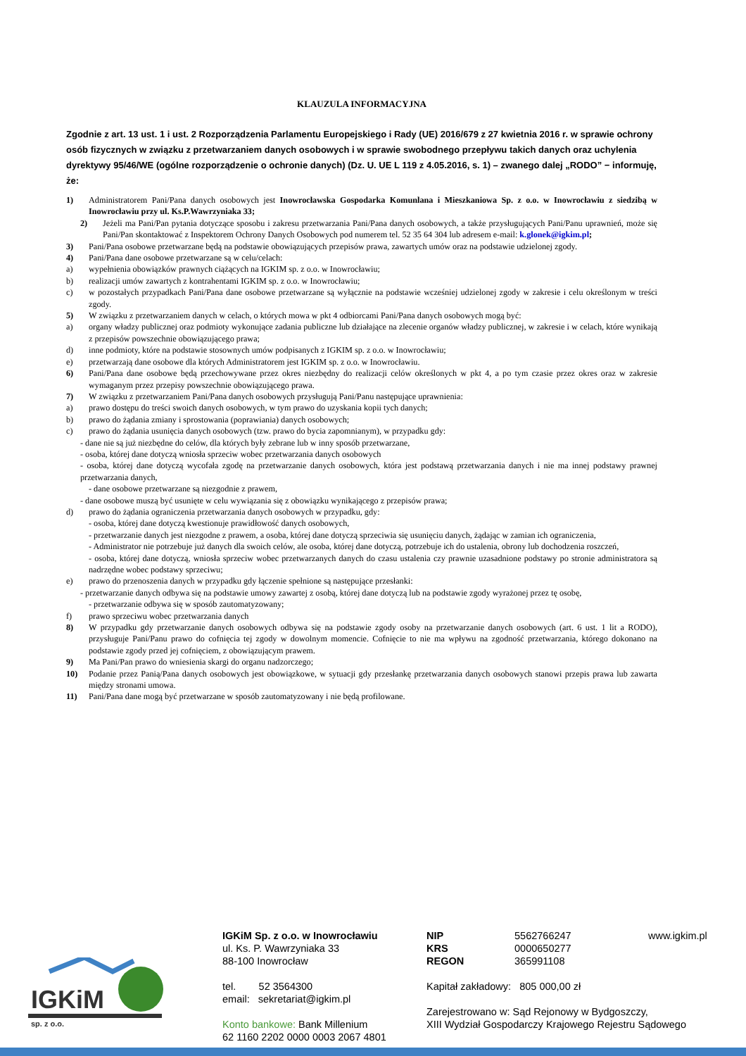KLAUZULA INFORMACYJNA
Zgodnie z art. 13 ust. 1 i ust. 2 Rozporządzenia Parlamentu Europejskiego i Rady (UE) 2016/679 z 27 kwietnia 2016 r. w sprawie ochrony osób fizycznych w związku z przetwarzaniem danych osobowych i w sprawie swobodnego przepływu takich danych oraz uchylenia dyrektywy 95/46/WE (ogólne rozporządzenie o ochronie danych) (Dz. U. UE L 119 z 4.05.2016, s. 1) – zwanego dalej „RODO” − informuję, że:
1) Administratorem Pani/Pana danych osobowych jest Inowrocławska Gospodarka Komunlana i Mieszkaniowa Sp. z o.o. w Inowrocławiu z siedzibą w Inowrocławiu przy ul. Ks.P.Wawrzyniaka 33;
2) Jeżeli ma Pani/Pan pytania dotyczące sposobu i zakresu przetwarzania Pani/Pana danych osobowych, a także przysługujących Pani/Panu uprawnień, może się Pani/Pan skontaktować z Inspektorem Ochrony Danych Osobowych pod numerem tel. 52 35 64 304 lub adresem e-mail: k.glonek@igkim.pl;
3) Pani/Pana osobowe przetwarzane będą na podstawie obowiązujących przepisów prawa, zawartych umów oraz na podstawie udzielonej zgody.
4) Pani/Pana dane osobowe przetwarzane są w celu/celach:
a) wypełnienia obowiązków prawnych ciążących na IGKIM sp. z o.o. w Inowrocławiu;
b) realizacji umów zawartych z kontrahentami IGKIM sp. z o.o. w Inowrocławiu;
c) w pozostałych przypadkach Pani/Pana dane osobowe przetwarzane są wyłącznie na podstawie wcześniej udzielonej zgody w zakresie i celu określonym w treści zgody.
5) W związku z przetwarzaniem danych w celach, o których mowa w pkt 4 odbiorcami Pani/Pana danych osobowych mogą być:
a) organy władzy publicznej oraz podmioty wykonujące zadania publiczne lub działające na zlecenie organów władzy publicznej, w zakresie i w celach, które wynikają z przepisów powszechnie obowiązującego prawa;
d) inne podmioty, które na podstawie stosownych umów podpisanych z IGKIM sp. z o.o. w Inowrocławiu;
e) przetwarzają dane osobowe dla których Administratorem jest IGKIM sp. z o.o. w Inowrocławiu.
6) Pani/Pana dane osobowe będą przechowywane przez okres niezbędny do realizacji celów określonych w pkt 4, a po tym czasie przez okres oraz w zakresie wymaganym przez przepisy powszechnie obowiązującego prawa.
7) W związku z przetwarzaniem Pani/Pana danych osobowych przysługują Pani/Panu następujące uprawnienia:
a) prawo dostępu do treści swoich danych osobowych, w tym prawo do uzyskania kopii tych danych;
b) prawo do żądania zmiany i sprostowania (poprawiania) danych osobowych;
c) prawo do żądania usunięcia danych osobowych (tzw. prawo do bycia zapomnianym), w przypadku gdy:
- dane nie są już niezbędne do celów, dla których były zebrane lub w inny sposób przetwarzane,
- osoba, której dane dotyczą wniosła sprzeciw wobec przetwarzania danych osobowych
- osoba, której dane dotyczą wycofała zgodę na przetwarzanie danych osobowych, która jest podstawą przetwarzania danych i nie ma innej podstawy prawnej przetwarzania danych,
- dane osobowe przetwarzane są niezgodnie z prawem,
- dane osobowe muszą być usunięte w celu wywiązania się z obowiązku wynikającego z przepisów prawa;
d) prawo do żądania ograniczenia przetwarzania danych osobowych w przypadku, gdy:
- osoba, której dane dotyczą kwestionuje prawidłowość danych osobowych,
- przetwarzanie danych jest niezgodne z prawem, a osoba, której dane dotyczą sprzeciwia się usunięciu danych, żądając w zamian ich ograniczenia,
- Administrator nie potrzebuje już danych dla swoich celów, ale osoba, której dane dotyczą, potrzebuje ich do ustalenia, obrony lub dochodzenia roszczeń,
- osoba, której dane dotyczą, wniosła sprzeciw wobec przetwarzanych danych do czasu ustalenia czy prawnie uzasadnione podstawy po stronie administratora są nadrzędne wobec podstawy sprzeciwu;
e) prawo do przenoszenia danych w przypadku gdy łączenie spełnione są następujące przesłanki:
- przetwarzanie danych odbywa się na podstawie umowy zawartej z osobą, której dane dotyczą lub na podstawie zgody wyrażonej przez tę osobę,
- przetwarzanie odbywa się w sposób zautomatyzowany;
f) prawo sprzeciwu wobec przetwarzania danych
8) W przypadku gdy przetwarzanie danych osobowych odbywa się na podstawie zgody osoby na przetwarzanie danych osobowych (art. 6 ust. 1 lit a RODO), przysługuje Pani/Panu prawo do cofnięcia tej zgody w dowolnym momencie. Cofnięcie to nie ma wpływu na zgodność przetwarzania, którego dokonano na podstawie zgody przed jej cofnięciem, z obowiązującym prawem.
9) Ma Pani/Pan prawo do wniesienia skargi do organu nadzorczego;
10) Podanie przez Panią/Pana danych osobowych jest obowiązkowe, w sytuacji gdy przesłankę przetwarzania danych osobowych stanowi przepis prawa lub zawarta między stronami umowa.
11) Pani/Pana dane mogą być przetwarzane w sposób zautomatyzowany i nie będą profilowane.
IGKiM
sp. z o.o.
IGKiM Sp. z o.o. w Inowrocławiu
ul. Ks. P. Wawrzyniaka 33
88-100 Inowrocław
tel. 52 3564300
email: sekretariat@igkim.pl
Konto bankowe: Bank Millenium
62 1160 2202 0000 0003 2067 4801
NIP
KRS
REGON
5562766247
0000650277
365991108
www.igkim.pl
Kapitał zakładowy: 805 000,00 zł
Zarejestrowano w: Sąd Rejonowy w Bydgoszczy,
XIII Wydział Gospodarczy Krajowego Rejestru Sądowego